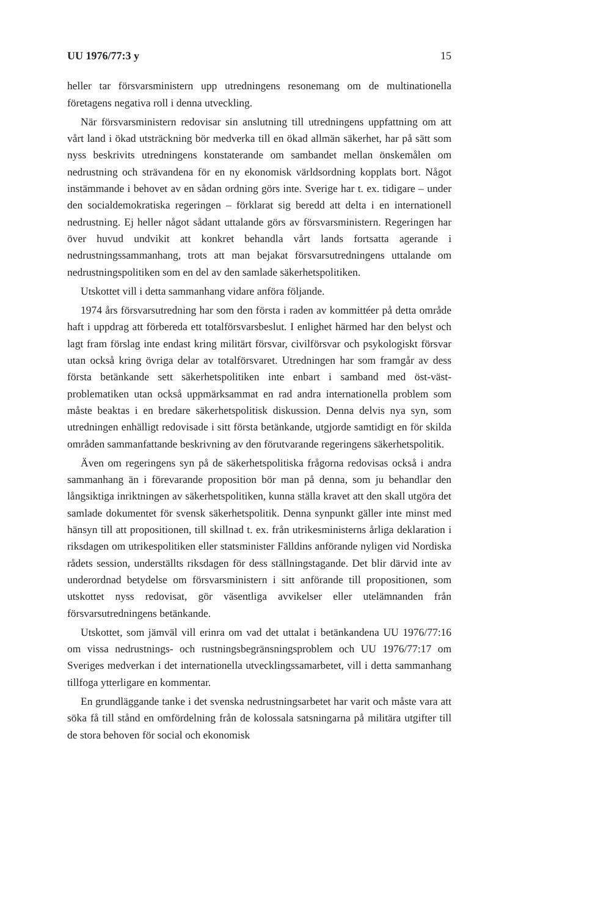UU 1976/77:3 y 15
heller tar försvarsministern upp utredningens resonemang om de multinationella företagens negativa roll i denna utveckling.
När försvarsministern redovisar sin anslutning till utredningens uppfattning om att vårt land i ökad utsträckning bör medverka till en ökad allmän säkerhet, har på sätt som nyss beskrivits utredningens konstaterande om sambandet mellan önskemålen om nedrustning och strävandena för en ny ekonomisk världsordning kopplats bort. Något instämmande i behovet av en sådan ordning görs inte. Sverige har t. ex. tidigare – under den socialdemokratiska regeringen – förklarat sig beredd att delta i en internationell nedrustning. Ej heller något sådant uttalande görs av försvarsministern. Regeringen har över huvud undvikit att konkret behandla vårt lands fortsatta agerande i nedrustningssammanhang, trots att man bejakat försvarsutredningens uttalande om nedrustningspolitiken som en del av den samlade säkerhetspolitiken.
Utskottet vill i detta sammanhang vidare anföra följande.
1974 års försvarsutredning har som den första i raden av kommittéer på detta område haft i uppdrag att förbereda ett totalförsvarsbeslut. I enlighet härmed har den belyst och lagt fram förslag inte endast kring militärt försvar, civilförsvar och psykologiskt försvar utan också kring övriga delar av totalförsvaret. Utredningen har som framgår av dess första betänkande sett säkerhetspolitiken inte enbart i samband med öst-väst-problematiken utan också uppmärksammat en rad andra internationella problem som måste beaktas i en bredare säkerhetspolitisk diskussion. Denna delvis nya syn, som utredningen enhälligt redovisade i sitt första betänkande, utgjorde samtidigt en för skilda områden sammanfattande beskrivning av den förutvarande regeringens säkerhetspolitik.
Även om regeringens syn på de säkerhetspolitiska frågorna redovisas också i andra sammanhang än i förevarande proposition bör man på denna, som ju behandlar den långsiktiga inriktningen av säkerhetspolitiken, kunna ställa kravet att den skall utgöra det samlade dokumentet för svensk säkerhetspolitik. Denna synpunkt gäller inte minst med hänsyn till att propositionen, till skillnad t. ex. från utrikesministerns årliga deklaration i riksdagen om utrikespolitiken eller statsminister Fälldins anförande nyligen vid Nordiska rådets session, underställts riksdagen för dess ställningstagande. Det blir därvid inte av underordnad betydelse om försvarsministern i sitt anförande till propositionen, som utskottet nyss redovisat, gör väsentliga avvikelser eller utelämnanden från försvarsutredningens betänkande.
Utskottet, som jämväl vill erinra om vad det uttalat i betänkandena UU 1976/77:16 om vissa nedrustnings- och rustningsbegränsningsproblem och UU 1976/77:17 om Sveriges medverkan i det internationella utvecklingssamarbetet, vill i detta sammanhang tillfoga ytterligare en kommentar.
En grundläggande tanke i det svenska nedrustningsarbetet har varit och måste vara att söka få till stånd en omfördelning från de kolossala satsningarna på militära utgifter till de stora behoven för social och ekonomisk